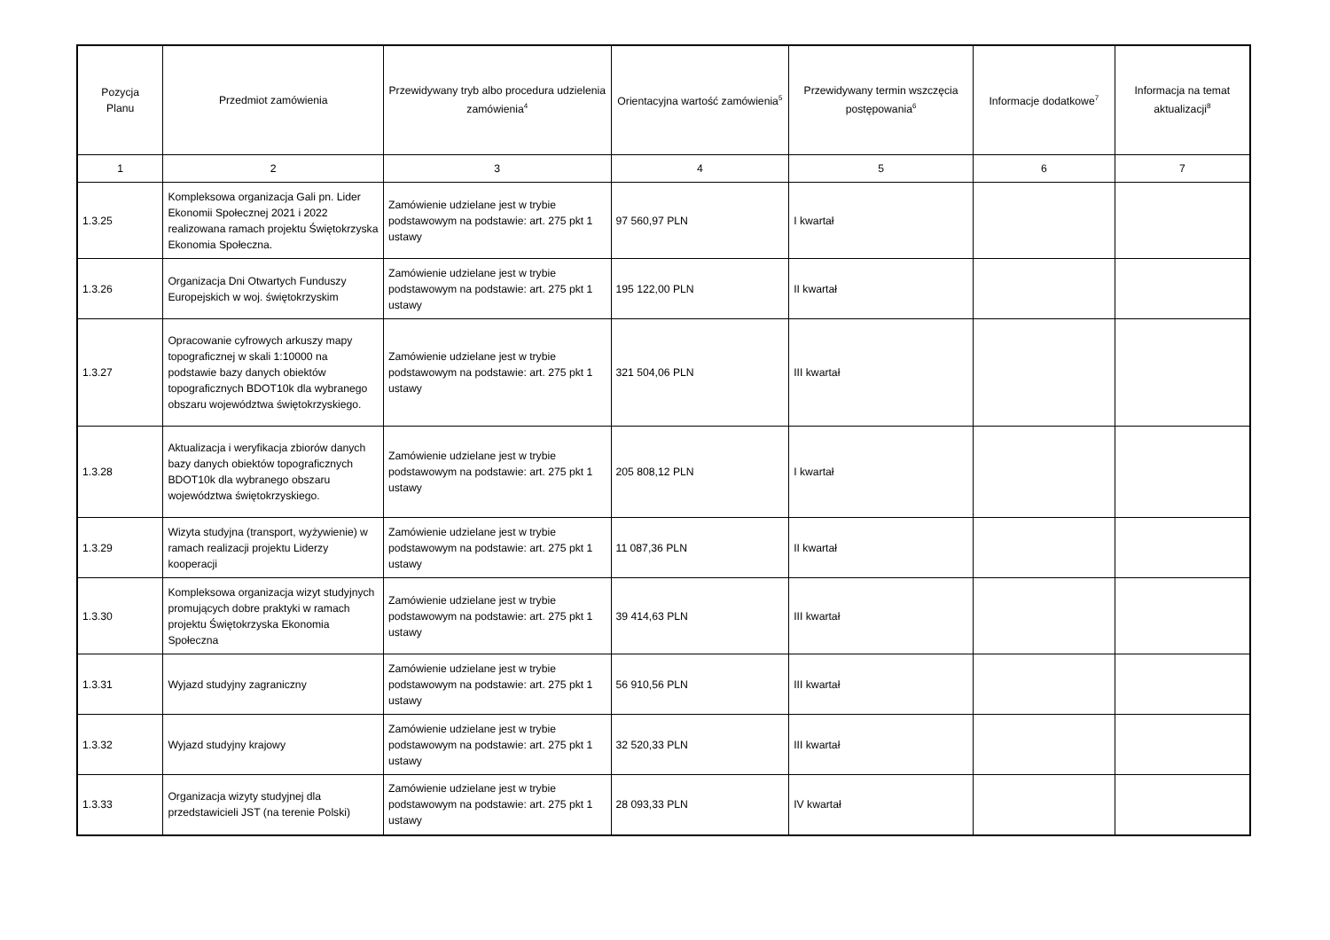| Pozycja Planu | Przedmiot zamówienia | Przewidywany tryb albo procedura udzielenia zamówienia<sup>4</sup> | Orientacyjna wartość zamówienia<sup>5</sup> | Przewidywany termin wszczęcia postępowania<sup>6</sup> | Informacje dodatkowe<sup>7</sup> | Informacja na temat aktualizacji<sup>8</sup> |
| --- | --- | --- | --- | --- | --- | --- |
| 1 | 2 | 3 | 4 | 5 | 6 | 7 |
| 1.3.25 | Kompleksowa organizacja Gali pn. Lider Ekonomii Społecznej 2021 i 2022 realizowana ramach projektu Świętokrzyska Ekonomia Społeczna. | Zamówienie udzielane jest w trybie podstawowym na podstawie: art. 275 pkt 1 ustawy | 97 560,97 PLN | I kwartał | | |
| 1.3.26 | Organizacja Dni Otwartych Funduszy Europejskich w woj. świętokrzyskim | Zamówienie udzielane jest w trybie podstawowym na podstawie: art. 275 pkt 1 ustawy | 195 122,00 PLN | II kwartał | | |
| 1.3.27 | Opracowanie cyfrowych arkuszy mapy topograficznej w skali 1:10000 na podstawie bazy danych obiektów topograficznych BDOT10k dla wybranego obszaru województwa świętokrzyskiego. | Zamówienie udzielane jest w trybie podstawowym na podstawie: art. 275 pkt 1 ustawy | 321 504,06 PLN | III kwartał | | |
| 1.3.28 | Aktualizacja i weryfikacja zbiorów danych bazy danych obiektów topograficznych BDOT10k dla wybranego obszaru województwa świętokrzyskiego. | Zamówienie udzielane jest w trybie podstawowym na podstawie: art. 275 pkt 1 ustawy | 205 808,12 PLN | I kwartał | | |
| 1.3.29 | Wizyta studyjna (transport, wyżywienie) w ramach realizacji projektu Liderzy kooperacji | Zamówienie udzielane jest w trybie podstawowym na podstawie: art. 275 pkt 1 ustawy | 11 087,36 PLN | II kwartał | | |
| 1.3.30 | Kompleksowa organizacja wizyt studyjnych promujących dobre praktyki w ramach projektu Świętokrzyska Ekonomia Społeczna | Zamówienie udzielane jest w trybie podstawowym na podstawie: art. 275 pkt 1 ustawy | 39 414,63 PLN | III kwartał | | |
| 1.3.31 | Wyjazd studyjny zagraniczny | Zamówienie udzielane jest w trybie podstawowym na podstawie: art. 275 pkt 1 ustawy | 56 910,56 PLN | III kwartał | | |
| 1.3.32 | Wyjazd studyjny krajowy | Zamówienie udzielane jest w trybie podstawowym na podstawie: art. 275 pkt 1 ustawy | 32 520,33 PLN | III kwartał | | |
| 1.3.33 | Organizacja wizyty studyjnej dla przedstawicieli JST (na terenie Polski) | Zamówienie udzielane jest w trybie podstawowym na podstawie: art. 275 pkt 1 ustawy | 28 093,33 PLN | IV kwartał | | |